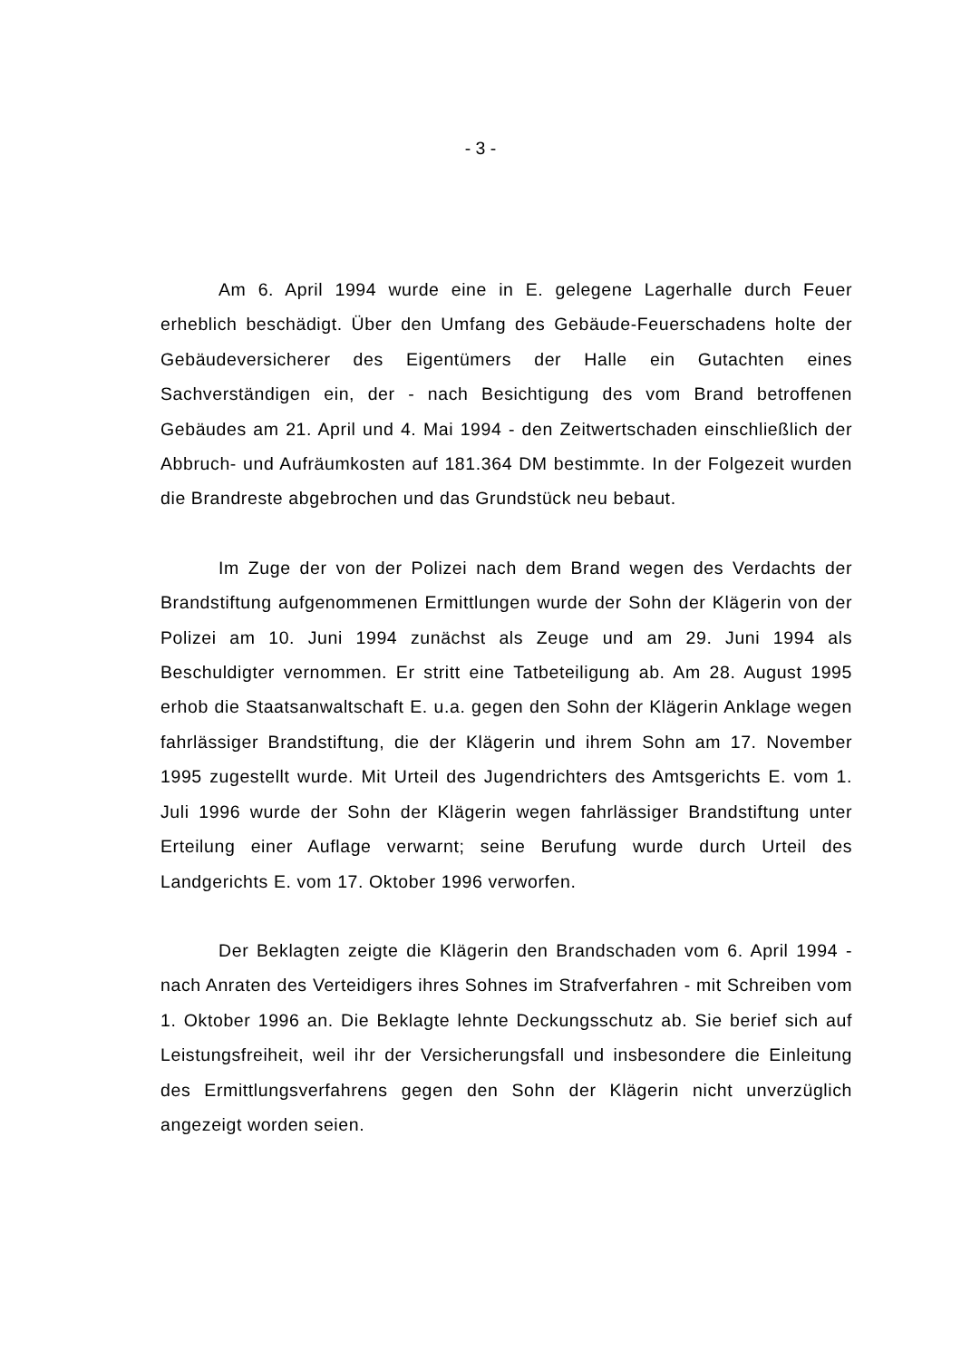- 3 -
Am 6. April 1994 wurde eine in E. gelegene Lagerhalle durch Feuer erheblich beschädigt. Über den Umfang des Gebäude-Feuerschadens holte der Gebäudeversicherer des Eigentümers der Halle ein Gutachten eines Sachverständigen ein, der - nach Besichtigung des vom Brand betroffenen Gebäudes am 21. April und 4. Mai 1994 - den Zeitwertschaden einschließlich der Abbruch- und Aufräumkosten auf 181.364 DM bestimmte. In der Folgezeit wurden die Brandreste abgebrochen und das Grundstück neu bebaut.
Im Zuge der von der Polizei nach dem Brand wegen des Verdachts der Brandstiftung aufgenommenen Ermittlungen wurde der Sohn der Klägerin von der Polizei am 10. Juni 1994 zunächst als Zeuge und am 29. Juni 1994 als Beschuldigter vernommen. Er stritt eine Tatbeteiligung ab. Am 28. August 1995 erhob die Staatsanwaltschaft E. u.a. gegen den Sohn der Klägerin Anklage wegen fahrlässiger Brandstiftung, die der Klägerin und ihrem Sohn am 17. November 1995 zugestellt wurde. Mit Urteil des Jugendrichters des Amtsgerichts E. vom 1. Juli 1996 wurde der Sohn der Klägerin wegen fahrlässiger Brandstiftung unter Erteilung einer Auflage verwarnt; seine Berufung wurde durch Urteil des Landgerichts E. vom 17. Oktober 1996 verworfen.
Der Beklagten zeigte die Klägerin den Brandschaden vom 6. April 1994 - nach Anraten des Verteidigers ihres Sohnes im Strafverfahren - mit Schreiben vom 1. Oktober 1996 an. Die Beklagte lehnte Deckungsschutz ab. Sie berief sich auf Leistungsfreiheit, weil ihr der Versicherungsfall und insbesondere die Einleitung des Ermittlungsverfahrens gegen den Sohn der Klägerin nicht unverzüglich angezeigt worden seien.